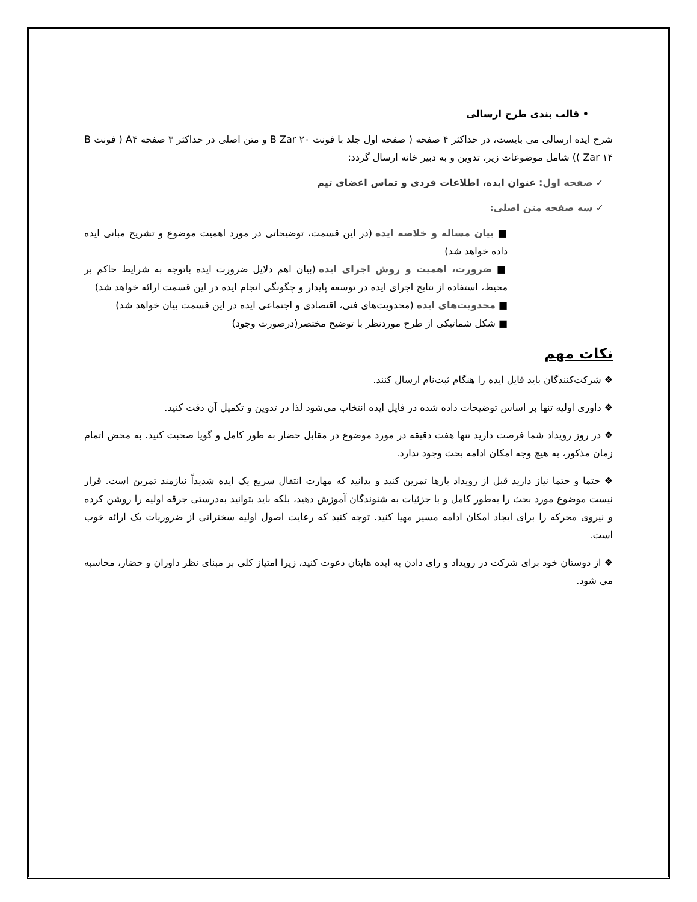• قالب بندی طرح ارسالی
شرح ایده ارسالی می بایست، در حداکثر ۴ صفحه ( صفحه اول جلد با فونت B Zar ۲۰ و متن اصلی در حداکثر ۳ صفحه A۴ ( فونت B Zar ۱۴ )) شامل موضوعات زیر، تدوین و به دبیر خانه ارسال گردد:
✓ صفحه اول: عنوان ایده، اطلاعات فردی و تماس اعضای تیم
✓ سه صفحه متن اصلی:
■ بیان مساله و خلاصه ایده (در این قسمت، توضیحاتی در مورد اهمیت موضوع و تشریح مبانی ایده داده خواهد شد)
■ ضرورت، اهمیت و روش اجرای ایده (بیان اهم دلایل ضرورت ایده باتوجه به شرایط حاکم بر محیط، استفاده از نتایج اجرای ایده در توسعه پایدار و چگونگی انجام ایده در این قسمت ارائه خواهد شد)
■ محدویت‌های ایده (محدویت‌های فنی، اقتصادی و اجتماعی ایده در این قسمت بیان خواهد شد)
■ شکل شماتیکی از طرح موردنظر با توضیح مختصر(درصورت وجود)
نکات مهم
❖ شرکت‌کنندگان باید فایل ایده را هنگام ثبت‌نام ارسال کنند.
❖ داوری اولیه تنها بر اساس توضیحات داده شده در فایل ایده انتخاب می‌شود لذا در تدوین و تکمیل آن دقت کنید.
❖ در روز رویداد شما فرصت دارید تنها هفت دقیقه در مورد موضوع در مقابل حضار به طور کامل و گویا صحبت کنید. به محض اتمام زمان مذکور، به هیچ وجه امکان ادامه بحث وجود ندارد.
❖ حتما و حتما نیاز دارید قبل از رویداد بارها تمرین کنید و بدانید که مهارت انتقال سریع یک ایده شدیداً نیازمند تمرین است. قرار نیست موضوع مورد بحث را به‌طور کامل و با جزئیات به شنوندگان آموزش دهید، بلکه باید بتوانید به‌درستی جرقه اولیه را روشن کرده و نیروی محرکه را برای ایجاد امکان ادامه مسیر مهیا کنید. توجه کنید که رعایت اصول اولیه سخنرانی از ضروریات یک ارائه خوب است.
❖ از دوستان خود برای شرکت در رویداد و رای دادن به ایده هایتان دعوت کنید، زیرا امتیاز کلی بر مبنای نظر داوران و حضار، محاسبه می شود.